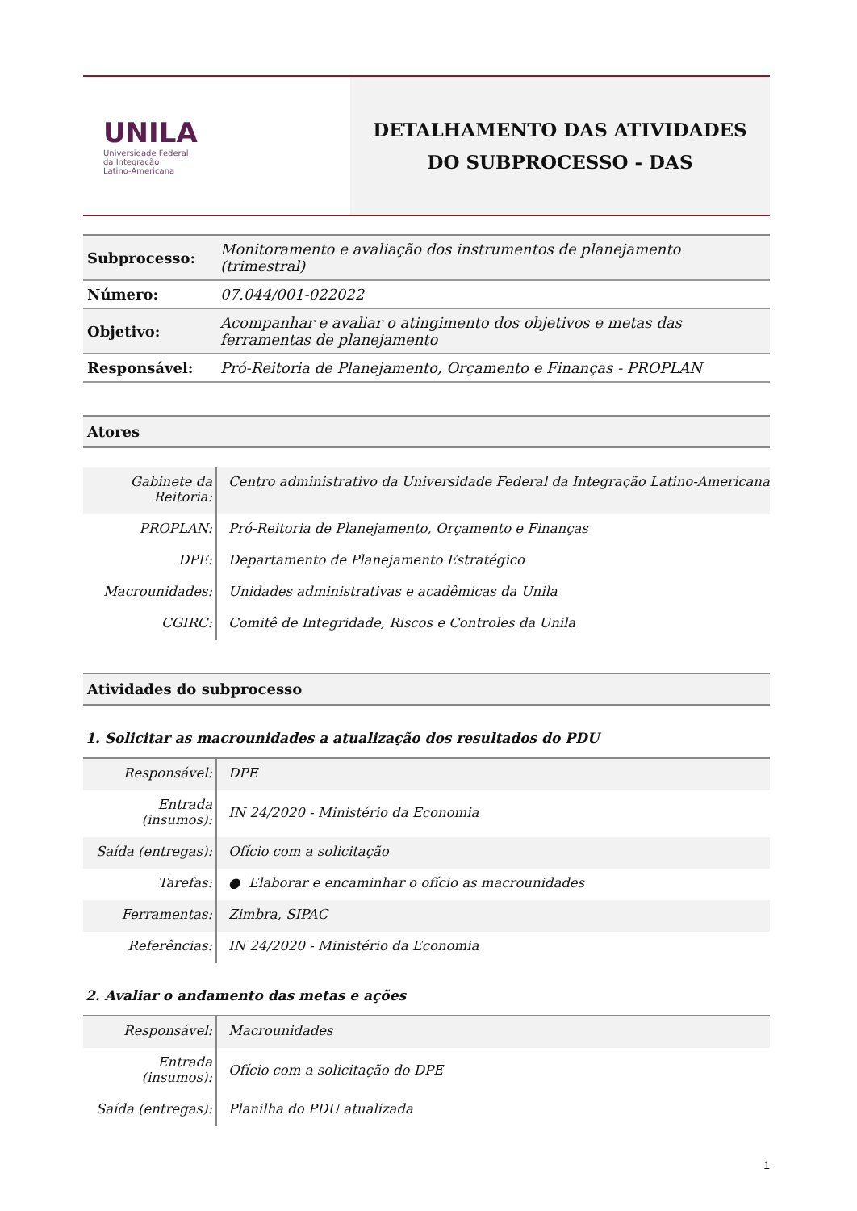UNILA
Universidade Federal
da Integração
Latino-Americana
DETALHAMENTO DAS ATIVIDADES
DO SUBPROCESSO - DAS
| Subprocesso: | Monitoramento e avaliação dos instrumentos de planejamento (trimestral) |
| Número: | 07.044/001-022022 |
| Objetivo: | Acompanhar e avaliar o atingimento dos objetivos e metas das ferramentas de planejamento |
| Responsável: | Pró-Reitoria de Planejamento, Orçamento e Finanças - PROPLAN |
Atores
| Gabinete da Reitoria: | Centro administrativo da Universidade Federal da Integração Latino-Americana |
| PROPLAN: | Pró-Reitoria de Planejamento, Orçamento e Finanças |
| DPE: | Departamento de Planejamento Estratégico |
| Macrounidades: | Unidades administrativas e acadêmicas da Unila |
| CGIRC: | Comitê de Integridade, Riscos e Controles da Unila |
Atividades do subprocesso
1. Solicitar as macrounidades a atualização dos resultados do PDU
| Responsável: | DPE |
| Entrada (insumos): | IN 24/2020 - Ministério da Economia |
| Saída (entregas): | Ofício com a solicitação |
| Tarefas: | ● Elaborar e encaminhar o ofício as macrounidades |
| Ferramentas: | Zimbra, SIPAC |
| Referências: | IN 24/2020 - Ministério da Economia |
2. Avaliar o andamento das metas e ações
| Responsável: | Macrounidades |
| Entrada (insumos): | Ofício com a solicitação do DPE |
| Saída (entregas): | Planilha do PDU atualizada |
1